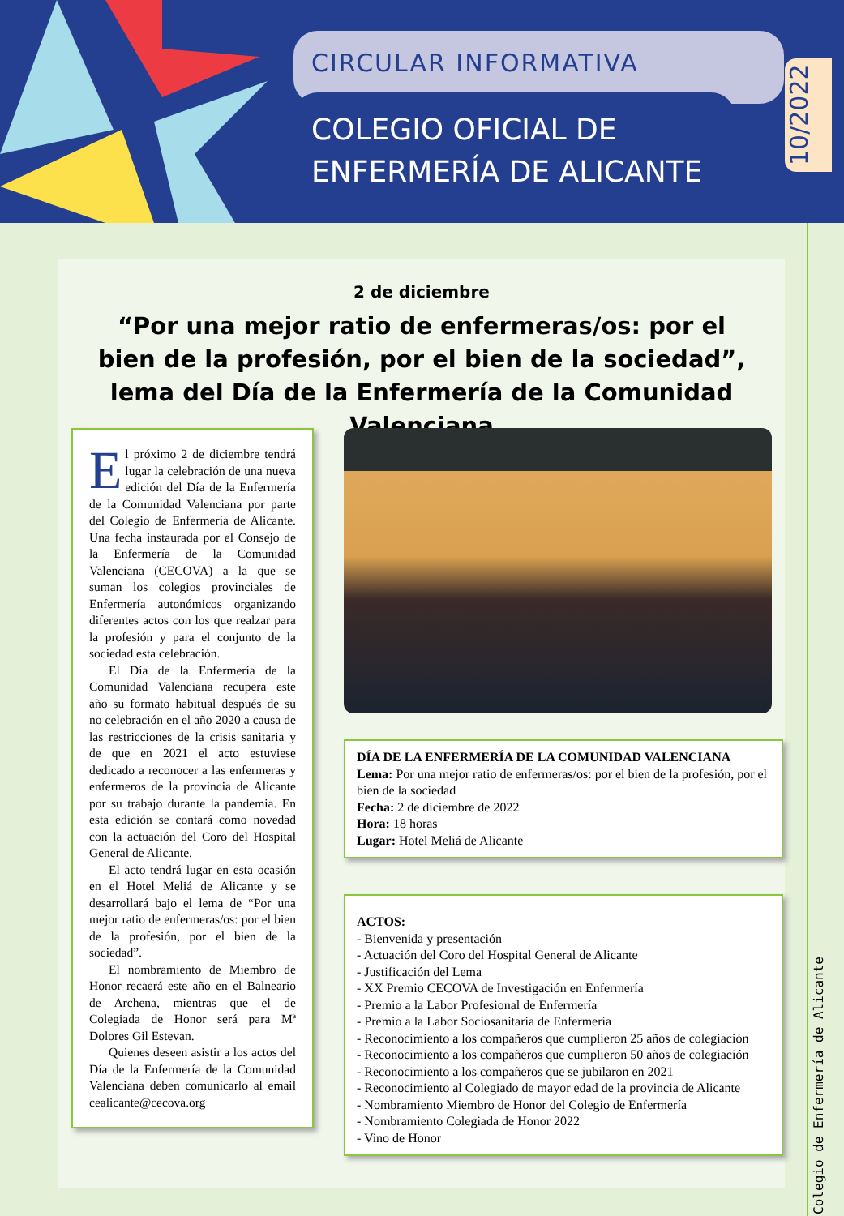CIRCULAR INFORMATIVA
COLEGIO OFICIAL DE
ENFERMERÍA DE ALICANTE
10/2022
Colegio de Enfermería de Alicante
2 de diciembre
“Por una mejor ratio de enfermeras/os: por el bien de la profesión, por el bien de la sociedad”, lema del Día de la Enfermería de la Comunidad Valenciana
El próximo 2 de diciembre tendrá lugar la celebración de una nueva edición del Día de la Enfermería de la Comunidad Valenciana por parte del Colegio de Enfermería de Alicante. Una fecha instaurada por el Consejo de la Enfermería de la Comunidad Valenciana (CECOVA) a la que se suman los colegios provinciales de Enfermería autonómicos organizando diferentes actos con los que realzar para la profesión y para el conjunto de la sociedad esta celebración.
El Día de la Enfermería de la Comunidad Valenciana recupera este año su formato habitual después de su no celebración en el año 2020 a causa de las restricciones de la crisis sanitaria y de que en 2021 el acto estuviese dedicado a reconocer a las enfermeras y enfermeros de la provincia de Alicante por su trabajo durante la pandemia. En esta edición se contará como novedad con la actuación del Coro del Hospital General de Alicante.
El acto tendrá lugar en esta ocasión en el Hotel Meliá de Alicante y se desarrollará bajo el lema de “Por una mejor ratio de enfermeras/os: por el bien de la profesión, por el bien de la sociedad”.
El nombramiento de Miembro de Honor recaerá este año en el Balneario de Archena, mientras que el de Colegiada de Honor será para Mª Dolores Gil Estevan.
Quienes deseen asistir a los actos del Día de la Enfermería de la Comunidad Valenciana deben comunicarlo al email cealicante@cecova.org
DÍA DE LA ENFERMERÍA DE LA COMUNIDAD VALENCIANA
Lema: Por una mejor ratio de enfermeras/os: por el bien de la profesión, por el bien de la sociedad
Fecha: 2 de diciembre de 2022
Hora: 18 horas
Lugar: Hotel Meliá de Alicante
ACTOS:
- Bienvenida y presentación
- Actuación del Coro del Hospital General de Alicante
- Justificación del Lema
- XX Premio CECOVA de Investigación en Enfermería
- Premio a la Labor Profesional de Enfermería
- Premio a la Labor Sociosanitaria de Enfermería
- Reconocimiento a los compañeros que cumplieron 25 años de colegiación
- Reconocimiento a los compañeros que cumplieron 50 años de colegiación
- Reconocimiento a los compañeros que se jubilaron en 2021
- Reconocimiento al Colegiado de mayor edad de la provincia de Alicante
- Nombramiento Miembro de Honor del Colegio de Enfermería
- Nombramiento Colegiada de Honor 2022
- Vino de Honor